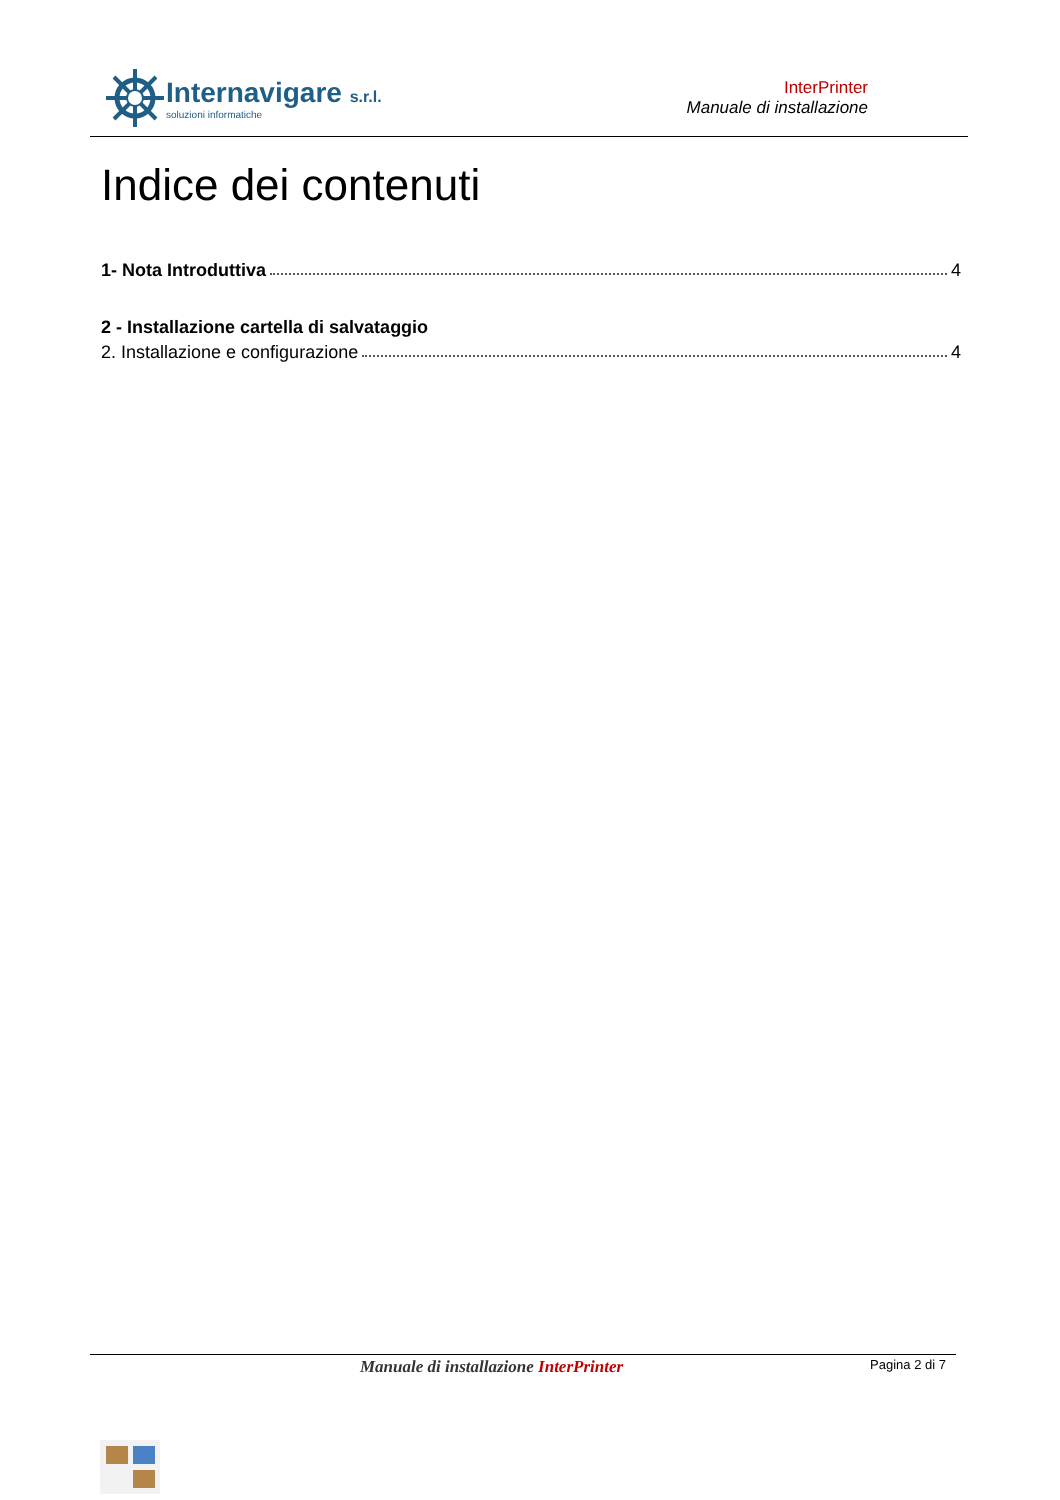Internavigare s.r.l.
soluzioni informatiche
InterPrinter
Manuale di installazione
Indice dei contenuti
1- Nota Introduttiva 4
2 - Installazione cartella di salvataggio
2. Installazione e configurazione 4
Manuale di installazione InterPrinter Pagina 2 di 7